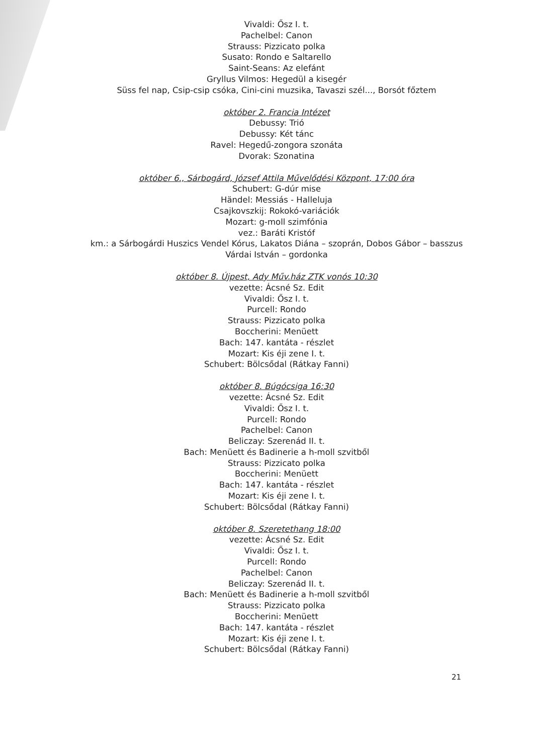Vivaldi: Ősz I. t.
Pachelbel: Canon
Strauss: Pizzicato polka
Susato: Rondo e Saltarello
Saint-Seans: Az elefánt
Gryllus Vilmos: Hegedül a kisegér
Süss fel nap, Csip-csip csóka, Cini-cini muzsika, Tavaszi szél..., Borsót főztem
október 2. Francia Intézet
Debussy: Trió
Debussy: Két tánc
Ravel: Hegedű-zongora szonáta
Dvorak: Szonatina
október 6., Sárbogárd, József Attila Művelődési Központ, 17:00 óra
Schubert: G-dúr mise
Händel: Messiás - Halleluja
Csajkovszkij: Rokokó-variációk
Mozart: g-moll szimfónia
vez.: Baráti Kristóf
km.: a Sárbogárdi Huszics Vendel Kórus, Lakatos Diána – szoprán, Dobos Gábor – basszus Várdai István – gordonka
október 8. Újpest, Ady Műv.ház ZTK vonós 10:30
vezette: Ácsné Sz. Edit
Vivaldi: Ősz I. t.
Purcell: Rondo
Strauss: Pizzicato polka
Boccherini: Menüett
Bach: 147. kantáta - részlet
Mozart: Kis éji zene I. t.
Schubert: Bölcsődal (Rátkay Fanni)
október 8. Búgócsiga 16:30
vezette: Ácsné Sz. Edit
Vivaldi: Ősz I. t.
Purcell: Rondo
Pachelbel: Canon
Beliczay: Szerenád II. t.
Bach: Menüett és Badinerie a h-moll szvitből
Strauss: Pizzicato polka
Boccherini: Menüett
Bach: 147. kantáta - részlet
Mozart: Kis éji zene I. t.
Schubert: Bölcsődal (Rátkay Fanni)
október 8. Szeretethang 18:00
vezette: Ácsné Sz. Edit
Vivaldi: Ősz I. t.
Purcell: Rondo
Pachelbel: Canon
Beliczay: Szerenád II. t.
Bach: Menüett és Badinerie a h-moll szvitből
Strauss: Pizzicato polka
Boccherini: Menüett
Bach: 147. kantáta - részlet
Mozart: Kis éji zene I. t.
Schubert: Bölcsődal (Rátkay Fanni)
21